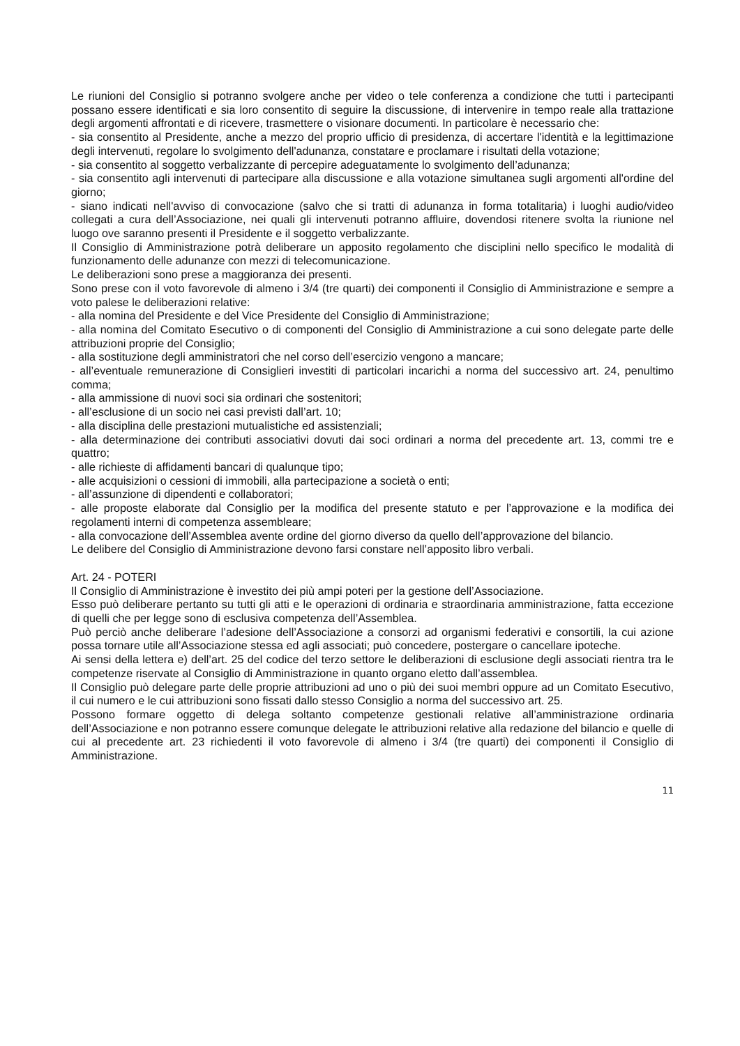Le riunioni del Consiglio si potranno svolgere anche per video o tele conferenza a condizione che tutti i partecipanti possano essere identificati e sia loro consentito di seguire la discussione, di intervenire in tempo reale alla trattazione degli argomenti affrontati e di ricevere, trasmettere o visionare documenti. In particolare è necessario che:
- sia consentito al Presidente, anche a mezzo del proprio ufficio di presidenza, di accertare l'identità e la legittimazione degli intervenuti, regolare lo svolgimento dell'adunanza, constatare e proclamare i risultati della votazione;
- sia consentito al soggetto verbalizzante di percepire adeguatamente lo svolgimento dell’adunanza;
- sia consentito agli intervenuti di partecipare alla discussione e alla votazione simultanea sugli argomenti all'ordine del giorno;
- siano indicati nell'avviso di convocazione (salvo che si tratti di adunanza in forma totalitaria) i luoghi audio/video collegati a cura dell’Associazione, nei quali gli intervenuti potranno affluire, dovendosi ritenere svolta la riunione nel luogo ove saranno presenti il Presidente e il soggetto verbalizzante.
Il Consiglio di Amministrazione potrà deliberare un apposito regolamento che disciplini nello specifico le modalità di funzionamento delle adunanze con mezzi di telecomunicazione.
Le deliberazioni sono prese a maggioranza dei presenti.
Sono prese con il voto favorevole di almeno i 3/4 (tre quarti) dei componenti il Consiglio di Amministrazione e sempre a voto palese le deliberazioni relative:
- alla nomina del Presidente e del Vice Presidente del Consiglio di Amministrazione;
- alla nomina del Comitato Esecutivo o di componenti del Consiglio di Amministrazione a cui sono delegate parte delle attribuzioni proprie del Consiglio;
- alla sostituzione degli amministratori che nel corso dell’esercizio vengono a mancare;
- all’eventuale remunerazione di Consiglieri investiti di particolari incarichi a norma del successivo art. 24, penultimo comma;
- alla ammissione di nuovi soci sia ordinari che sostenitori;
- all’esclusione di un socio nei casi previsti dall’art. 10;
- alla disciplina delle prestazioni mutualistiche ed assistenziali;
- alla determinazione dei contributi associativi dovuti dai soci ordinari a norma del precedente art. 13, commi tre e quattro;
- alle richieste di affidamenti bancari di qualunque tipo;
- alle acquisizioni o cessioni di immobili, alla partecipazione a società o enti;
- all’assunzione di dipendenti e collaboratori;
- alle proposte elaborate dal Consiglio per la modifica del presente statuto e per l’approvazione e la modifica dei regolamenti interni di competenza assembleare;
- alla convocazione dell’Assemblea avente ordine del giorno diverso da quello dell’approvazione del bilancio.
Le delibere del Consiglio di Amministrazione devono farsi constare nell’apposito libro verbali.
Art. 24 - POTERI
Il Consiglio di Amministrazione è investito dei più ampi poteri per la gestione dell’Associazione.
Esso può deliberare pertanto su tutti gli atti e le operazioni di ordinaria e straordinaria amministrazione, fatta eccezione di quelli che per legge sono di esclusiva competenza dell’Assemblea.
Può perciò anche deliberare l’adesione dell’Associazione a consorzi ad organismi federativi e consortili, la cui azione possa tornare utile all’Associazione stessa ed agli associati; può concedere, postergare o cancellare ipoteche.
Ai sensi della lettera e) dell’art. 25 del codice del terzo settore le deliberazioni di esclusione degli associati rientra tra le competenze riservate al Consiglio di Amministrazione in quanto organo eletto dall’assemblea.
Il Consiglio può delegare parte delle proprie attribuzioni ad uno o più dei suoi membri oppure ad un Comitato Esecutivo, il cui numero e le cui attribuzioni sono fissati dallo stesso Consiglio a norma del successivo art. 25.
Possono formare oggetto di delega soltanto competenze gestionali relative all’amministrazione ordinaria dell’Associazione e non potranno essere comunque delegate le attribuzioni relative alla redazione del bilancio e quelle di cui al precedente art. 23 richiedenti il voto favorevole di almeno i 3/4 (tre quarti) dei componenti il Consiglio di Amministrazione.
11